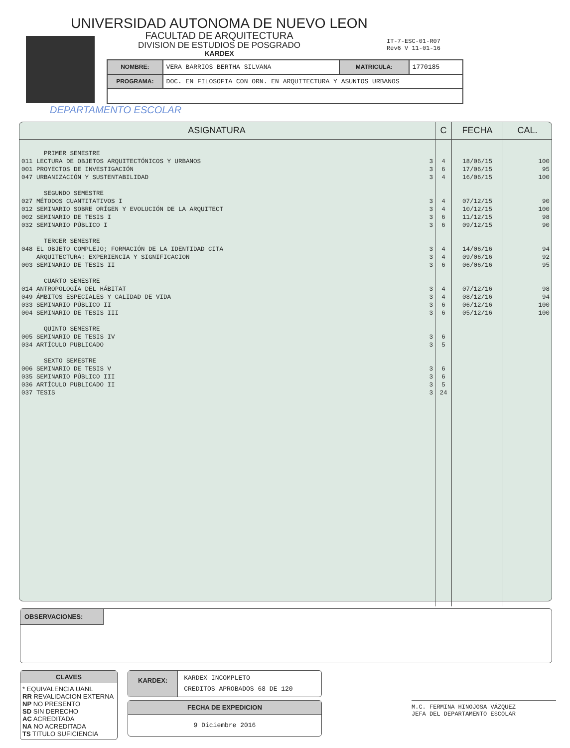UNIVERSIDAD AUTONOMA DE NUEVO LEON
FACULTAD DE ARQUITECTURA
DIVISION DE ESTUDIOS DE POSGRADO
KARDEX
IT-7-ESC-01-R07
Rev6 V 11-01-16
| NOMBRE: | VERA BARRIOS BERTHA SILVANA | MATRICULA: | 1770185 |
| PROGRAMA: | DOC. EN FILOSOFIA CON ORN. EN ARQUITECTURA Y ASUNTOS URBANOS | | |
DEPARTAMENTO ESCOLAR
| ASIGNATURA | | C | FECHA | CAL. |
| --- | --- | --- | --- | --- |
| PRIMER SEMESTRE | | | | |
| 011 LECTURA DE OBJETOS ARQUITECTÓNICOS Y URBANOS | 3 | 4 | 18/06/15 | 100 |
| 001 PROYECTOS DE INVESTIGACIÓN | 3 | 6 | 17/06/15 | 95 |
| 047 URBANIZACIÓN Y SUSTENTABILIDAD | 3 | 4 | 16/06/15 | 100 |
| SEGUNDO SEMESTRE | | | | |
| 027 MÉTODOS CUANTITATIVOS I | 3 | 4 | 07/12/15 | 90 |
| 012 SEMINARIO SOBRE ORÍGEN Y EVOLUCIÓN DE LA ARQUITECT | 3 | 4 | 10/12/15 | 100 |
| 002 SEMINARIO DE TESIS I | 3 | 6 | 11/12/15 | 98 |
| 032 SEMINARIO PÚBLICO I | 3 | 6 | 09/12/15 | 90 |
| TERCER SEMESTRE | | | | |
| 048 EL OBJETO COMPLEJO; FORMACIÓN DE LA IDENTIDAD CITA | 3 | 4 | 14/06/16 | 94 |
| ARQUITECTURA: EXPERIENCIA Y SIGNIFICACION | 3 | 4 | 09/06/16 | 92 |
| 003 SEMINARIO DE TESIS II | 3 | 6 | 06/06/16 | 95 |
| CUARTO SEMESTRE | | | | |
| 014 ANTROPOLOGÍA DEL HÁBITAT | 3 | 4 | 07/12/16 | 98 |
| 049 ÁMBITOS ESPECIALES Y CALIDAD DE VIDA | 3 | 4 | 08/12/16 | 94 |
| 033 SEMINARIO PÚBLICO II | 3 | 6 | 06/12/16 | 100 |
| 004 SEMINARIO DE TESIS III | 3 | 6 | 05/12/16 | 100 |
| QUINTO SEMESTRE | | | | |
| 005 SEMINARIO DE TESIS IV | 3 | 6 | | |
| 034 ARTÍCULO PUBLICADO | 3 | 5 | | |
| SEXTO SEMESTRE | | | | |
| 006 SEMINARIO DE TESIS V | 3 | 6 | | |
| 035 SEMINARIO PÚBLICO III | 3 | 6 | | |
| 036 ARTÍCULO PUBLICADO II | 3 | 5 | | |
| 037 TESIS | 3 | 24 | | |
OBSERVACIONES:
CLAVES
* EQUIVALENCIA UANL
RR REVALIDACION EXTERNA
NP NO PRESENTO
SD SIN DERECHO
AC ACREDITADA
NA NO ACREDITADA
TS TITULO SUFICIENCIA
KARDEX:
KARDEX INCOMPLETO
CREDITOS APROBADOS 68 DE 120
FECHA DE EXPEDICION
9 Diciembre 2016
M.C. FERMINA HINOJOSA VÁZQUEZ
JEFA DEL DEPARTAMENTO ESCOLAR